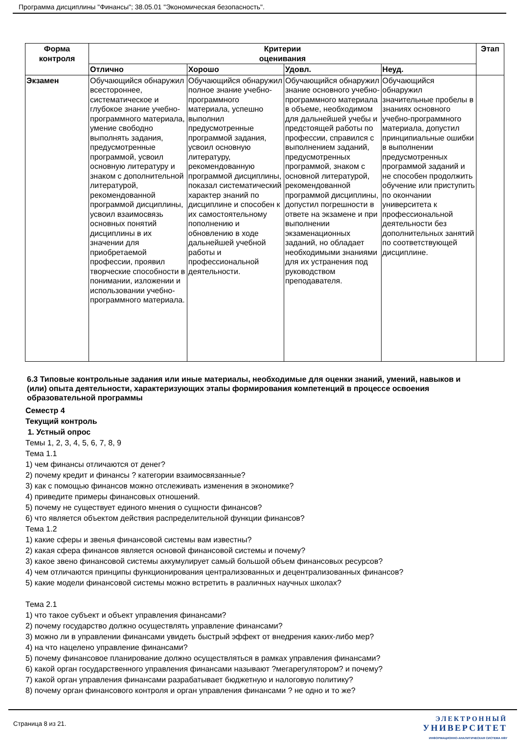Программа дисциплины "Финансы"; 38.05.01 "Экономическая безопасность".
| Форма контроля | Критерии оценивания | | | | Этап |
| --- | --- | --- | --- | --- | --- |
| | Отлично | Хорошо | Удовл. | Неуд. | |
| Экзамен | Обучающийся обнаружил всестороннее, систематическое и глубокое знание учебно-программного материала, умение свободно выполнять задания, предусмотренные программой, усвоил основную литературу и знаком с дополнительной литературой, рекомендованной программой дисциплины, усвоил взаимосвязь основных понятий дисциплины в их значении для приобретаемой профессии, проявил творческие способности в понимании, изложении и использовании учебно-программного материала. | Обучающийся обнаружил полное знание учебно-программного материала, успешно выполнил предусмотренные программой задания, усвоил основную литературу, рекомендованную программой дисциплины, показал систематический характер знаний по дисциплине и способен к их самостоятельному пополнению и обновлению в ходе дальнейшей учебной работы и профессиональной деятельности. | Обучающийся обнаружил знание основного учебно-программного материала в объеме, необходимом для дальнейшей учебы и предстоящей работы по профессии, справился с выполнением заданий, предусмотренных программой, знаком с основной литературой, рекомендованной программой дисциплины, допустил погрешности в ответе на экзамене и при выполнении экзаменационных заданий, но обладает необходимыми знаниями для их устранения под руководством преподавателя. | Обучающийся обнаружил значительные пробелы в знаниях основного учебно-программного материала, допустил принципиальные ошибки в выполнении предусмотренных программой заданий и не способен продолжить обучение или приступить по окончании университета к профессиональной деятельности без дополнительных занятий по соответствующей дисциплине. | |
6.3 Типовые контрольные задания или иные материалы, необходимые для оценки знаний, умений, навыков и (или) опыта деятельности, характеризующих этапы формирования компетенций в процессе освоения образовательной программы
Семестр 4
Текущий контроль
1. Устный опрос
Темы 1, 2, 3, 4, 5, 6, 7, 8, 9
Тема 1.1
1) чем финансы отличаются от денег?
2) почему кредит и финансы ? категории взаимосвязанные?
3) как с помощью финансов можно отслеживать изменения в экономике?
4) приведите примеры финансовых отношений.
5) почему не существует единого мнения о сущности финансов?
6) что является объектом действия распределительной функции финансов?
Тема 1.2
1) какие сферы и звенья финансовой системы вам известны?
2) какая сфера финансов является основой финансовой системы и почему?
3) какое звено финансовой системы аккумулирует самый большой объем финансовых ресурсов?
4) чем отличаются принципы функционирования централизованных и децентрализованных финансов?
5) какие модели финансовой системы можно встретить в различных научных школах?
Тема 2.1
1) что такое субъект и объект управления финансами?
2) почему государство должно осуществлять управление финансами?
3) можно ли в управлении финансами увидеть быстрый эффект от внедрения каких-либо мер?
4) на что нацелено управление финансами?
5) почему финансовое планирование должно осуществляться в рамках управления финансами?
6) какой орган государственного управления финансами называют ?мегарегулятором? и почему?
7) какой орган управления финансами разрабатывает бюджетную и налоговую политику?
8) почему орган финансового контроля и орган управления финансами ? не одно и то же?
Страница 8 из 21.
ЭЛЕКТРОННЫЙ
УНИВЕРСИТЕТ
ИНФОРМАЦИОННО-АНАЛИТИЧЕСКАЯ СИСТЕМА КФУ